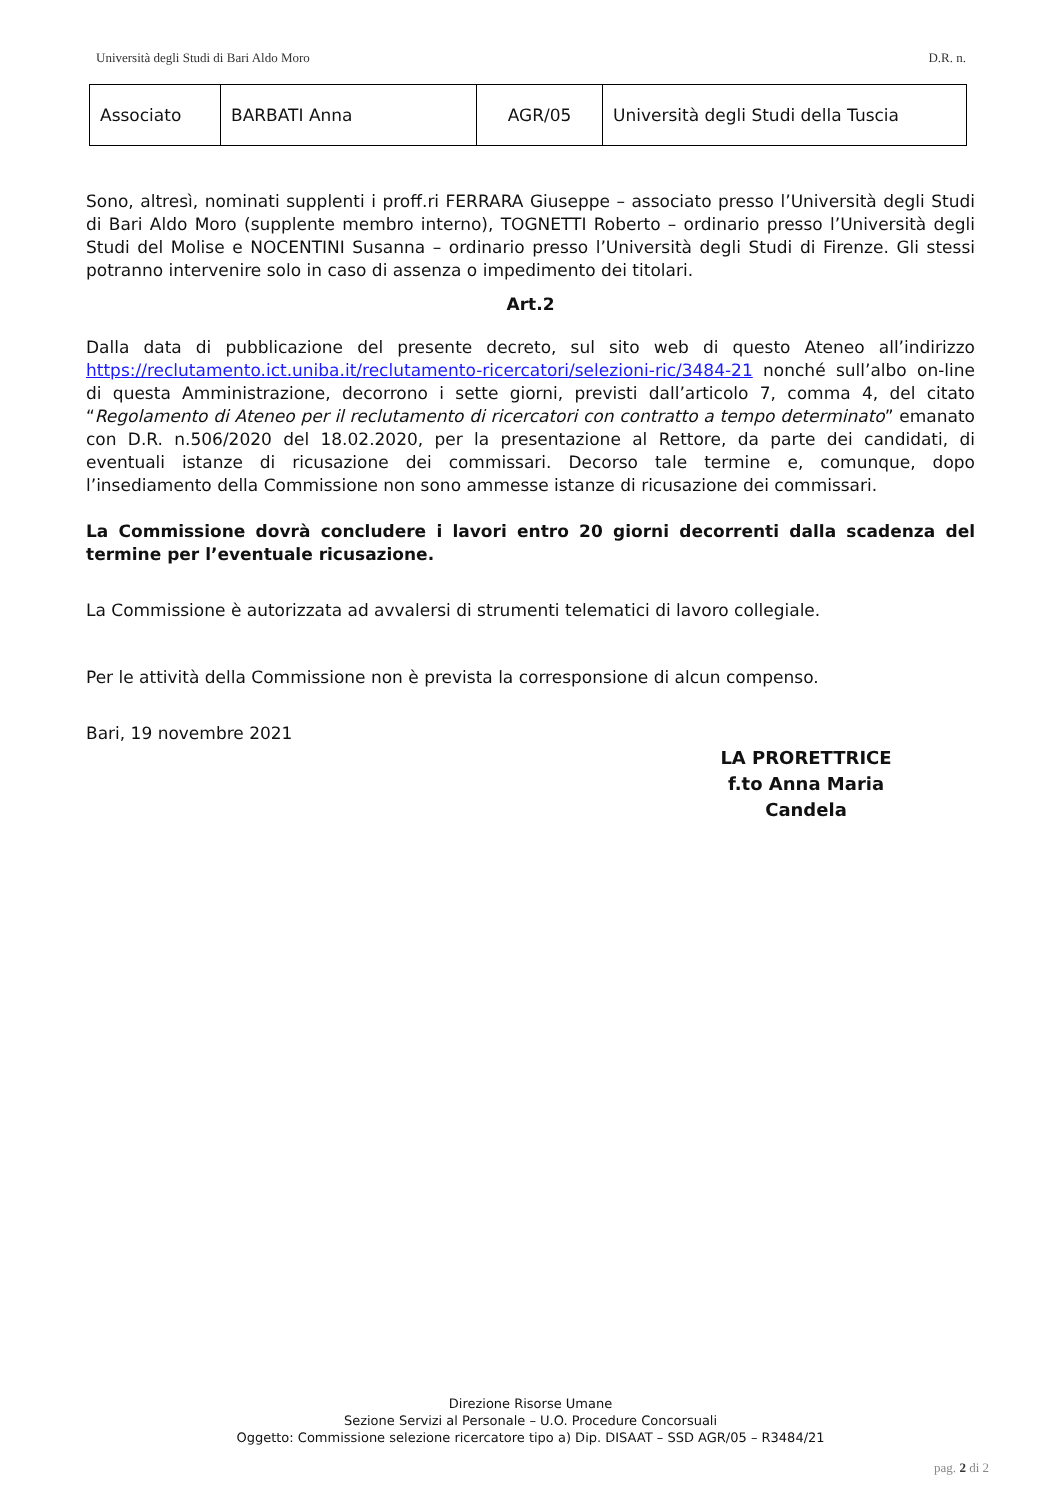Università degli Studi di Bari Aldo Moro D.R. n.
| Associato | BARBATI Anna | AGR/05 | Università degli Studi della Tuscia |
Sono, altresì, nominati supplenti i proff.ri FERRARA Giuseppe – associato presso l’Università degli Studi di Bari Aldo Moro (supplente membro interno), TOGNETTI Roberto – ordinario presso l’Università degli Studi del Molise e NOCENTINI Susanna – ordinario presso l’Università degli Studi di Firenze. Gli stessi potranno intervenire solo in caso di assenza o impedimento dei titolari.
Art.2
Dalla data di pubblicazione del presente decreto, sul sito web di questo Ateneo all’indirizzo https://reclutamento.ict.uniba.it/reclutamento-ricercatori/selezioni-ric/3484-21 nonché sull’albo on-line di questa Amministrazione, decorrono i sette giorni, previsti dall’articolo 7, comma 4, del citato “Regolamento di Ateneo per il reclutamento di ricercatori con contratto a tempo determinato” emanato con D.R. n.506/2020 del 18.02.2020, per la presentazione al Rettore, da parte dei candidati, di eventuali istanze di ricusazione dei commissari. Decorso tale termine e, comunque, dopo l’insediamento della Commissione non sono ammesse istanze di ricusazione dei commissari.
La Commissione dovrà concludere i lavori entro 20 giorni decorrenti dalla scadenza del termine per l’eventuale ricusazione.
La Commissione è autorizzata ad avvalersi di strumenti telematici di lavoro collegiale.
Per le attività della Commissione non è prevista la corresponsione di alcun compenso.
Bari, 19 novembre 2021
LA PRORETTRICE
f.to Anna Maria Candela
Direzione Risorse Umane
Sezione Servizi al Personale – U.O. Procedure Concorsuali
Oggetto: Commissione selezione ricercatore tipo a) Dip. DISAAT – SSD AGR/05 – R3484/21
pag. 2 di 2